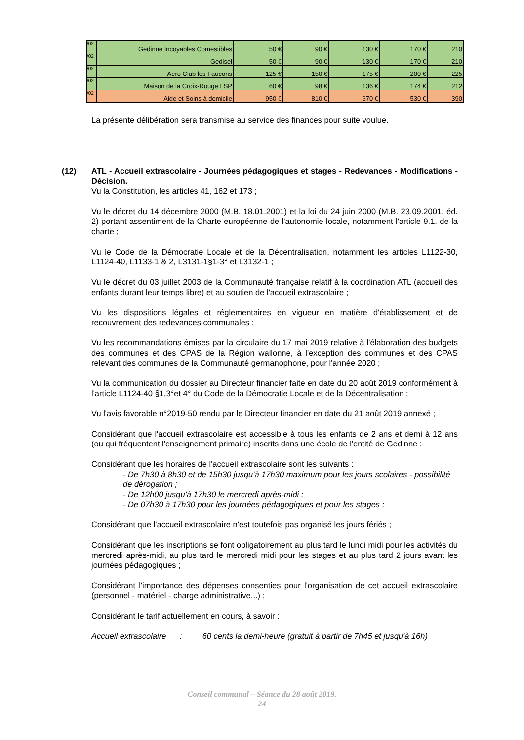| /02 | Gedinne Incoyables Comestibles | 50 € | 90 € | 130 € | 170 € | 210 |
| /02 | Gedisel | 50 € | 90 € | 130 € | 170 € | 210 |
| /02 | Aero Club les Faucons | 125 € | 150 € | 175 € | 200 € | 225 |
| /02 | Maison de la Croix-Rouge LSP | 60 € | 98 € | 136 € | 174 € | 212 |
| /02 | Aide et Soins à domicile | 950 € | 810 € | 670 € | 530 € | 390 |
La présente délibération sera transmise au service des finances pour suite voulue.
(12) ATL - Accueil extrascolaire - Journées pédagogiques et stages - Redevances - Modifications - Décision.
Vu la Constitution, les articles 41, 162 et 173 ;
Vu le décret du 14 décembre 2000 (M.B. 18.01.2001) et la loi du 24 juin 2000 (M.B. 23.09.2001, éd. 2) portant assentiment de la Charte européenne de l'autonomie locale, notamment l'article 9.1. de la charte ;
Vu le Code de la Démocratie Locale et de la Décentralisation, notamment les articles L1122-30, L1124-40, L1133-1 & 2, L3131-1§1-3° et L3132-1 ;
Vu le décret du 03 juillet 2003 de la Communauté française relatif à la coordination ATL (accueil des enfants durant leur temps libre) et au soutien de l'accueil extrascolaire ;
Vu les dispositions légales et réglementaires en vigueur en matière d'établissement et de recouvrement des redevances communales ;
Vu les recommandations émises par la circulaire du 17 mai 2019 relative à l'élaboration des budgets des communes et des CPAS de la Région wallonne, à l'exception des communes et des CPAS relevant des communes de la Communauté germanophone, pour l'année 2020 ;
Vu la communication du dossier au Directeur financier faite en date du 20 août 2019 conformément à l'article L1124-40 §1,3°et 4° du Code de la Démocratie Locale et de la Décentralisation ;
Vu l'avis favorable n°2019-50 rendu par le Directeur financier en date du 21 août 2019 annexé ;
Considérant que l'accueil extrascolaire est accessible à tous les enfants de 2 ans et demi à 12 ans (ou qui fréquentent l'enseignement primaire) inscrits dans une école de l'entité de Gedinne ;
Considérant que les horaires de l'accueil extrascolaire sont les suivants :
- De 7h30 à 8h30 et de 15h30 jusqu'à 17h30 maximum pour les jours scolaires - possibilité de dérogation ;
- De 12h00 jusqu'à 17h30 le mercredi après-midi ;
- De 07h30 à 17h30 pour les journées pédagogiques et pour les stages ;
Considérant que l'accueil extrascolaire n'est toutefois pas organisé les jours fériés ;
Considérant que les inscriptions se font obligatoirement au plus tard le lundi midi pour les activités du mercredi après-midi, au plus tard le mercredi midi pour les stages et au plus tard 2 jours avant les journées pédagogiques ;
Considérant l'importance des dépenses consenties pour l'organisation de cet accueil extrascolaire (personnel - matériel - charge administrative...) ;
Considérant le tarif actuellement en cours, à savoir :
Accueil extrascolaire : 60 cents la demi-heure (gratuit à partir de 7h45 et jusqu'à 16h)
Conseil communal – Séance du 28 août 2019.
24